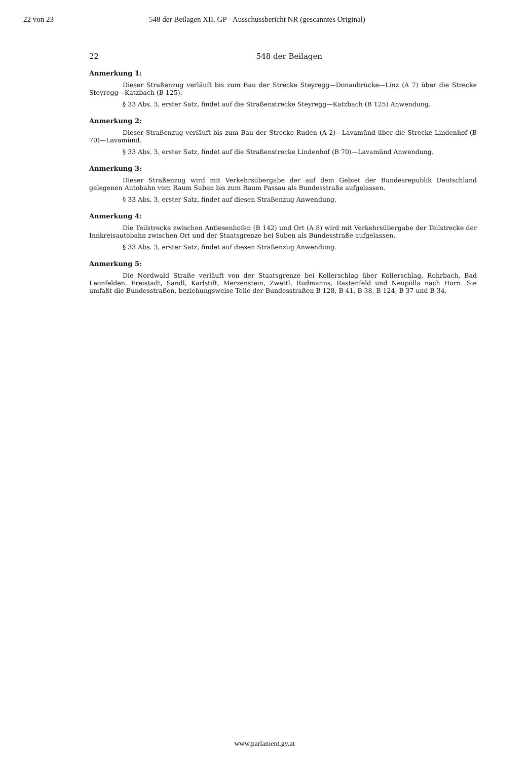22 von 23 548 der Beilagen XII. GP - Ausschussbericht NR (gescanntes Original)
22 548 der Beilagen
Anmerkung 1:
Dieser Straßenzug verläuft bis zum Bau der Strecke Steyregg—Donaubrücke—Linz (A 7) über die Strecke Steyregg—Katzbach (B 125).
§ 33 Abs. 3, erster Satz, findet auf die Straßenstrecke Steyregg—Katzbach (B 125) Anwendung.
Anmerkung 2:
Dieser Straßenzug verläuft bis zum Bau der Strecke Ruden (A 2)—Lavamünd über die Strecke Lindenhof (B 70)—Lavamünd.
§ 33 Abs. 3, erster Satz, findet auf die Straßenstrecke Lindenhof (B 70)—Lavamünd Anwendung.
Anmerkung 3:
Dieser Straßenzug wird mit Verkehrsübergabe der auf dem Gebiet der Bundesrepublik Deutschland gelegenen Autobahn vom Raum Suben bis zum Raum Passau als Bundesstraße aufgelassen.
§ 33 Abs. 3, erster Satz, findet auf diesen Straßenzug Anwendung.
Anmerkung 4:
Die Teilstrecke zwischen Antiesenhofen (B 142) und Ort (A 8) wird mit Verkehrsübergabe der Teilstrecke der Innkreisautobahn zwischen Ort und der Staatsgrenze bei Suben als Bundesstraße aufgelassen.
§ 33 Abs. 3, erster Satz, findet auf diesen Straßenzug Anwendung.
Anmerkung 5:
Die Nordwald Straße verläuft von der Staatsgrenze bei Kollerschlag über Kollerschlag, Rohrbach, Bad Leonfelden, Freistadt, Sandl, Karlstift, Merzenstein, Zwettl, Rudmanns, Rastenfeld und Neupölla nach Horn. Sie umfaßt die Bundesstraßen, beziehungsweise Teile der Bundesstraßen B 128, B 41, B 38, B 124, B 37 und B 34.
www.parlament.gv.at